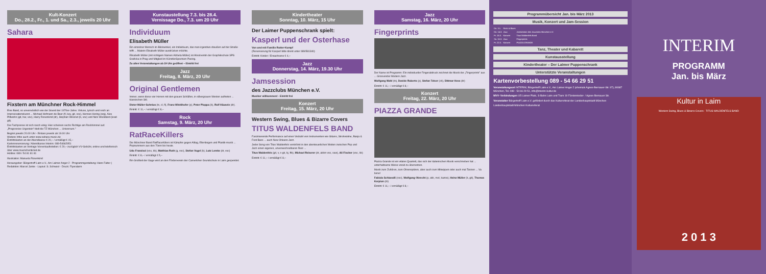Kult-Konzert
Do., 28.2., Fr., 1. und Sa., 2.3., jeweils 20 Uhr
Sahara
Fixstern am Münchner Rock-Himmel
Eine Band, so unverwüstlich wie der Sound der 1970er-Jahre. Virtuos, lyrisch und reich an Improvisationskunst ... Michael Hofmann de Boer (fl, key, git, voc), Hennes Hering (org), Alex Pittwohn (git, har, voc), Harry Rosenkind (dr), Stephan Wissnet (b, voc) und Nick Woodland (lead-git).
Die Fachpresse ist sich rasch einig: Hier scheinen sechs Richtige am Rockhimmel auf. „Progressive Urgestein" titelt die TZ München ... Universum."
Beginn jeweils 20.00 Uhr - Einlass jeweils ab 19.00 Uhr
Weitere Infos auch unter www.sahara-music.de
Eintrittskarten an der Abendkasse € 20,– / ermäßigt € 15,–
Kartenreservierung / Abendkasse Interim: 089-54662951
Eintrittskarten an Vertrags-Vorverkaufsstellen: € 20,– zuzüglich VV-Gebühr, online und telefonisch über www.muenchenticket.de
Hotline: 089 / 54 81 81 81
Illustration: Manuela Rosenkind
Herausgeber: Bürgertreff Laim e.V., Am Laimer Anger 2 · Programmgestaltung: Hans Falter | Redaktion: Marcel Janke · Layout: S. Schwarz · Druck: Flyeralarm
Kunstaustellung 7.3. bis 28.4.
Vernissage Do., 7.3. um 20 Uhr
Individuum
Elisabeth Müller
Ein einzelner Mensch im Blickwinkel, ein Individuum, das man irgendwo draußen auf der Straße trifft ... Malerin Elisabeth Müller ausdrücken möchte.
Elisabeth Müller (mit richtigem Namen Alzbeta Müller) ist Absolventin der Graphikschule SPS Graficka in Prag und Mitglied im KünstlerSpectrum Pasing.
Zu allen Veranstaltungen ab 19 Uhr geöffnet – Eintritt frei
Jazz
Freitag, 8. März, 20 Uhr
Original Gentlemen
Immer, wenn diese vier Herren mit den grauen Schläfen, in silbergrauen Westen auftreten ... klassischen Stil.
Dieter Müller-Sohnius (ts, cl, fl), Franz Winklhofer (p), Peter Ploppa (b), Rolf Häusele (dr).
Eintritt: € 11,– / ermäßigt € 8,–
Rock
Samstag, 9. März, 20 Uhr
RatRaceKillers
Die Münchner Band RatRaceKillers ist Kämpfer gegen Alltag, Ellenbogen und Plastik-musik ... Popnummern aus den 70ern bis heute.
Udo Franziszi (vox, kb), Matthias Roth (g, voc), Stefan Vogel (b), Lutz Lemke (dr, voc)
Eintritt: € 8,– / ermäßigt € 5,–
Ein Großteil der Gage wird an den Förderverein der Camerloher Grundschule in Laim gespendet.
Kindertheater
Sonntag, 10. März, 15 Uhr
Der Laimer Puppenschrank spielt:
Kasperl und der Osterhase
Von und mit Familie Rotter-Kumpf
(Reservierung für Kasperl bitte direkt unter 089/581340)
Eintritt: Kinder / Erwachsene € 4,–
Jazz
Donnerstag, 14. März, 19.30 Uhr
Jamsession
des Jazzclubs München e.V.
Musiker willkommen! - Eintritt frei
Konzert
Freitag, 15. März, 20 Uhr
Western Swing, Blues & Bizarre Covers
TITUS WALDENFELS BAND
Faszinierende Performance auf einer Vielzahl von Instrumenten wie Gitarre, Strohvioline, Banjo & Foot Bass ... auch New Orleans Jazz.
Jeder Song von Titus Waldenfels verströmt in den abenteuerlichen Weiten zwischen Pop und Jazz einen eigenen, unverwechselbaren Reiz ...
Titus Waldenfels (git, v, s-git, bj, ftb), Michael Reiserer (dr, akkm voc, saw), Ali Fischer (voc, kb)
Eintritt: € 11,– / ermäßigt € 8,–
Jazz
Samstag, 16. März, 20 Uhr
Fingerprints
Der Name ist Programm: Ein individueller Fingerabdruck zeichnet die Musik der „Fingerprints" aus ... Groovender Modern Jazz.
Wolfgang Wahl (ts), Davide Roberts (p), Stefan Telser (cb), Dittmar Hess (dr)
Eintritt: € 11,– / ermäßigt € 8,–
Konzert
Freitag, 22. März, 20 Uhr
PIAZZA GRANDE
Piazza Grande ist ein vitales Quartett, das sich der italienischen Musik verschrieben hat ... unterhaltsame Weise vorab zu übersetzen.
Musik zum Zuhören, zum Ohrenspitzen, aber auch zum Mitwippen oder auch mal Tanzen ... Va bene!
Fabiola Schiavulli (voc), Wolfgang Obrecht (p, akk, mel, kazoo), Heinz Müller (b, git), Thomas Korpiun (dr)
Eintritt: € 11,– / ermäßigt € 8,–
Programmübersicht Jan. bis März 2013
Musik, Konzert und Jam-Session
| Do. 3.1. | Rock & Blues | |
| Do. 14.3. | Jazz | Jamsession des Jazzclubs München e.V. |
| Fr. 15.3. | Konzert | Titus Waldenfels Band |
| Sa. 16.3. | Jazz | Fingerprints |
| Fr. 22.3. | Konzert | PIAZZA GRANDE |
Tanz, Theater und Kabarett
Kunstausstellung
Kindertheater – Der Laimer Puppenschrank
Unterstützte Veranstaltungen
Kartenvorbestellung 089 - 54 66 29 51
Veranstaltungsort INTERIM, Bürgertreff Laim e.V., Am Laimer Anger 2 (ehemals Agnes-Bernauer-Str. 97), 80687 München, Tel. 089 - 54 66 29 51, info@interim-kultur.de
MVV- Verbindungen U5 Laimer Platz, S-Bahn Laim und Tram 19 Fürstenrieder- / Agnes-Bernauer Str.
Veranstalter Bürgertreff Laim e.V. gefördert durch das Kulturreferat der Landeshauptstadt München
Landeshauptstadt München Kulturreferat
INTERIM
PROGRAMM
Jan. bis März
Kultur in Laim
Western Swing, Blues & Bizarre Covers · TITUS WALDENFELS BAND
2 0 1 3